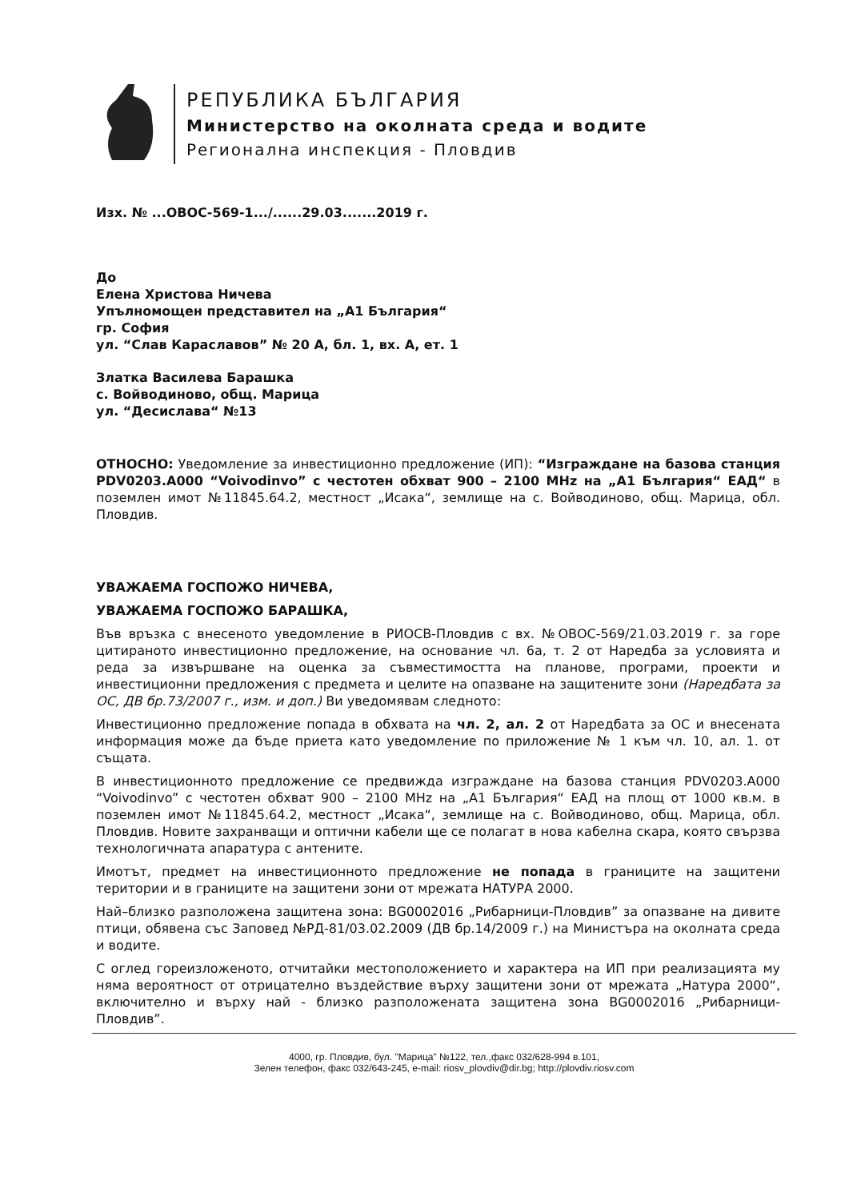РЕПУБЛИКА БЪЛГАРИЯ
Министерство на околната среда и водите
Регионална инспекция - Пловдив
Изх. № ...ОВОС-569-1.../......29.03.......2019 г.
До
Елена Христова Ничева
Упълномощен представител на „А1 България“
гр. София
ул. “Слав Караславов” № 20 А, бл. 1, вх. А, ет. 1
Златка Василева Барашка
с. Войводиново, общ. Марица
ул. “Десислава“ №13
ОТНОСНО: Уведомление за инвестиционно предложение (ИП): “Изграждане на базова станция PDV0203.A000 “Voivodinvo” с честотен обхват 900 – 2100 MHz на „А1 България“ ЕАД“ в поземлен имот №11845.64.2, местност „Исака“, землище на с. Войводиново, общ. Марица, обл. Пловдив.
УВАЖАЕМА ГОСПОЖО НИЧЕВА,
УВАЖАЕМА ГОСПОЖО БАРАШКА,
Във връзка с внесеното уведомление в РИОСВ-Пловдив с вх. №ОВОС-569/21.03.2019 г. за горе цитираното инвестиционно предложение, на основание чл. 6а, т. 2 от Наредба за условията и реда за извършване на оценка за съвместимостта на планове, програми, проекти и инвестиционни предложения с предмета и целите на опазване на защитените зони (Наредбата за ОС, ДВ бр.73/2007 г., изм. и доп.) Ви уведомявам следното:
Инвестиционно предложение попада в обхвата на чл. 2, ал. 2 от Наредбата за ОС и внесената информация може да бъде приета като уведомление по приложение № 1 към чл. 10, ал. 1. от същата.
В инвестиционното предложение се предвижда изграждане на базова станция PDV0203.A000 “Voivodinvo” с честотен обхват 900 – 2100 MHz на „А1 България“ ЕАД на площ от 1000 кв.м. в поземлен имот №11845.64.2, местност „Исака“, землище на с. Войводиново, общ. Марица, обл. Пловдив. Новите захранващи и оптични кабели ще се полагат в нова кабелна скара, която свързва технологичната апаратура с антените.
Имотът, предмет на инвестиционното предложение не попада в границите на защитени територии и в границите на защитени зони от мрежата НАТУРА 2000.
Най–близко разположена защитена зона: BG0002016 „Рибарници-Пловдив” за опазване на дивите птици, обявена със Заповед №РД-81/03.02.2009 (ДВ бр.14/2009 г.) на Министъра на околната среда и водите.
С оглед гореизложеното, отчитайки местоположението и характера на ИП при реализацията му няма вероятност от отрицателно въздействие върху защитени зони от мрежата „Натура 2000“, включително и върху най - близко разположената защитена зона BG0002016 „Рибарници-Пловдив”.
4000, гр. Пловдив, бул. "Марица" №122, тел.,факс 032/628-994 в.101,
Зелен телефон, факс 032/643-245, e-mail: riosv_plovdiv@dir.bg; http://plovdiv.riosv.com